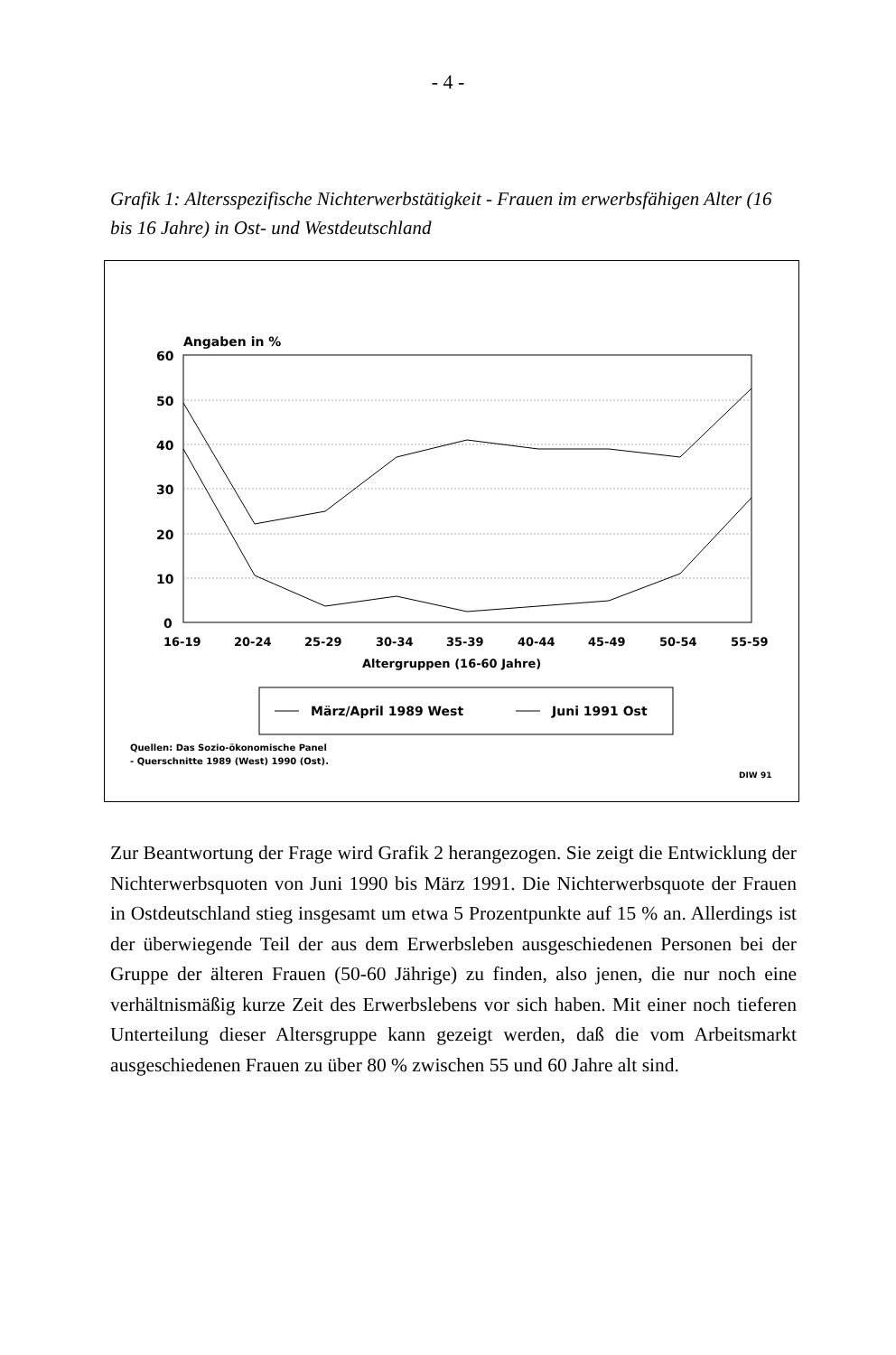- 4 -
Grafik 1: Altersspezifische Nichterwerbstätigkeit - Frauen im erwerbsfähigen Alter (16 bis 16 Jahre) in Ost- und Westdeutschland
Angaben in %
60
50
40
30
20
10
0
16-19
20-24
25-29
30-34
35-39
40-44
45-49
50-54
55-59
Altergruppen (16-60 Jahre)
März/April 1989 West
Juni 1991 Ost
Quellen: Das Sozio-ökonomische Panel
- Querschnitte 1989 (West) 1990 (Ost).
DIW 91
Zur Beantwortung der Frage wird Grafik 2 herangezogen. Sie zeigt die Entwicklung der Nichterwerbsquoten von Juni 1990 bis März 1991. Die Nichterwerbsquote der Frauen in Ostdeutschland stieg insgesamt um etwa 5 Prozentpunkte auf 15 % an. Allerdings ist der überwiegende Teil der aus dem Erwerbsleben ausgeschiedenen Personen bei der Gruppe der älteren Frauen (50-60 Jährige) zu finden, also jenen, die nur noch eine verhältnismäßig kurze Zeit des Erwerbslebens vor sich haben. Mit einer noch tieferen Unterteilung dieser Altersgruppe kann gezeigt werden, daß die vom Arbeitsmarkt ausgeschiedenen Frauen zu über 80 % zwischen 55 und 60 Jahre alt sind.